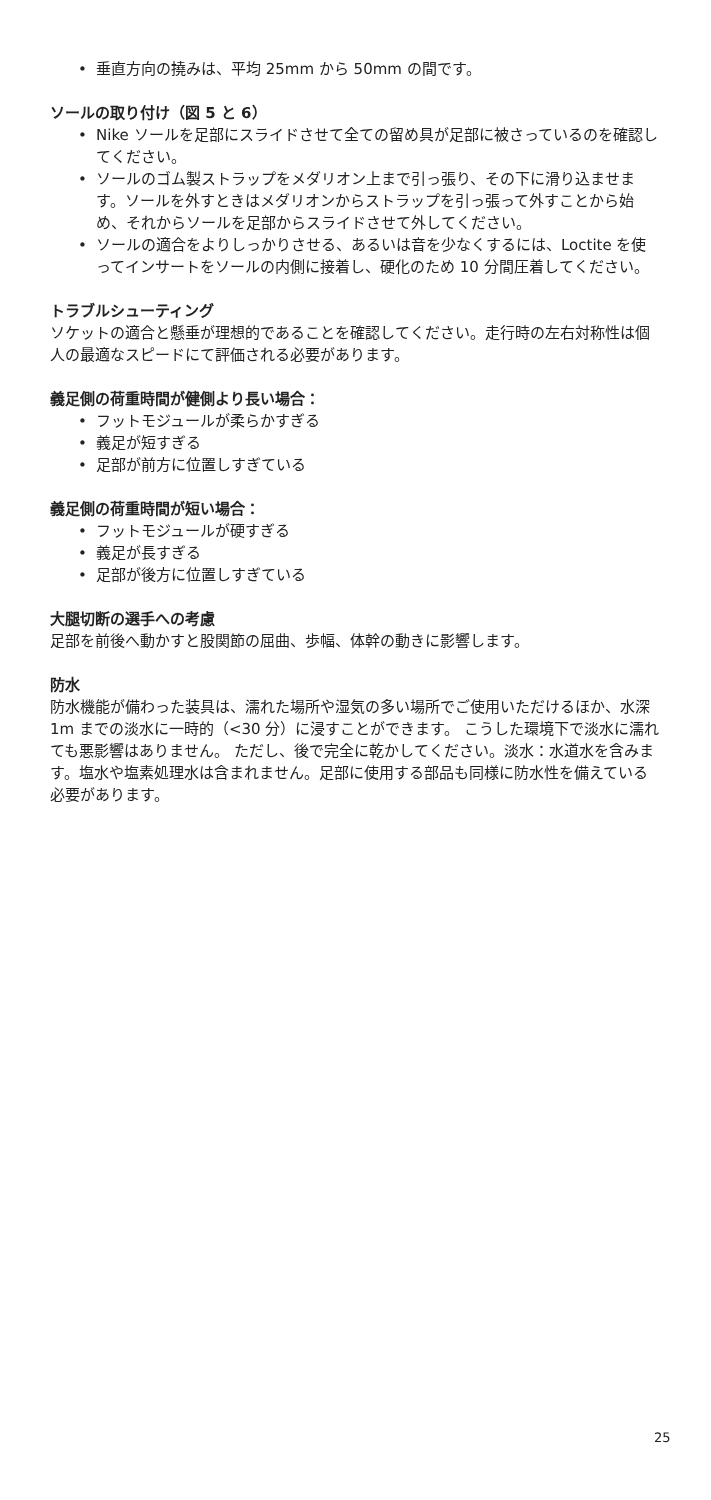• 垂直方向の撓みは、平均 25mm から 50mm の間です。
ソールの取り付け（図 5 と 6）
• Nike ソールを足部にスライドさせて全ての留め具が足部に被さっているのを確認してください。
• ソールのゴム製ストラップをメダリオン上まで引っ張り、その下に滑り込ませます。ソールを外すときはメダリオンからストラップを引っ張って外すことから始め、それからソールを足部からスライドさせて外してください。
• ソールの適合をよりしっかりさせる、あるいは音を少なくするには、Loctite を使ってインサートをソールの内側に接着し、硬化のため 10 分間圧着してください。
トラブルシューティング
ソケットの適合と懸垂が理想的であることを確認してください。走行時の左右対称性は個人の最適なスピードにて評価される必要があります。
義足側の荷重時間が健側より長い場合：
• フットモジュールが柔らかすぎる
• 義足が短すぎる
• 足部が前方に位置しすぎている
義足側の荷重時間が短い場合：
• フットモジュールが硬すぎる
• 義足が長すぎる
• 足部が後方に位置しすぎている
大腿切断の選手への考慮
足部を前後へ動かすと股関節の屈曲、歩幅、体幹の動きに影響します。
防水
防水機能が備わった装具は、濡れた場所や湿気の多い場所でご使用いただけるほか、水深 1m までの淡水に一時的（<30 分）に浸すことができます。 こうした環境下で淡水に濡れても悪影響はありません。 ただし、後で完全に乾かしてください。淡水：水道水を含みます。塩水や塩素処理水は含まれません。足部に使用する部品も同様に防水性を備えている必要があります。
25